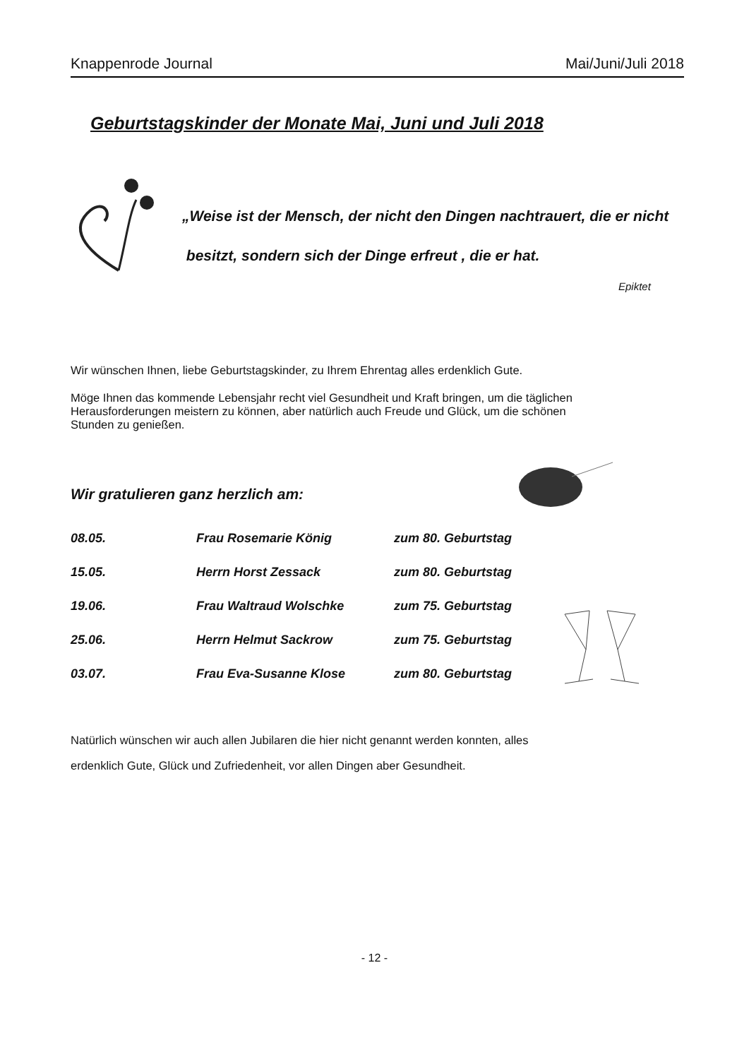Knappenrode Journal Mai/Juni/Juli 2018
Geburtstagskinder der Monate Mai, Juni und Juli 2018
„Weise ist der Mensch, der nicht den Dingen nachtrauert, die er nicht
besitzt, sondern sich der Dinge erfreut , die er hat.
Epiktet
Wir wünschen Ihnen, liebe Geburtstagskinder, zu Ihrem Ehrentag alles erdenklich Gute.
Möge Ihnen das kommende Lebensjahr recht viel Gesundheit und Kraft bringen, um die täglichen Herausforderungen meistern zu können, aber natürlich auch Freude und Glück, um die schönen Stunden zu genießen.
Wir gratulieren ganz herzlich am:
| 08.05. | Frau Rosemarie König | zum 80. Geburtstag |
| 15.05. | Herrn Horst Zessack | zum 80. Geburtstag |
| 19.06. | Frau Waltraud Wolschke | zum 75. Geburtstag |
| 25.06. | Herrn Helmut Sackrow | zum 75. Geburtstag |
| 03.07. | Frau Eva-Susanne Klose | zum 80. Geburtstag |
Natürlich wünschen wir auch allen Jubilaren die hier nicht genannt werden konnten, alles
erdenklich Gute, Glück und Zufriedenheit, vor allen Dingen aber Gesundheit.
- 12 -